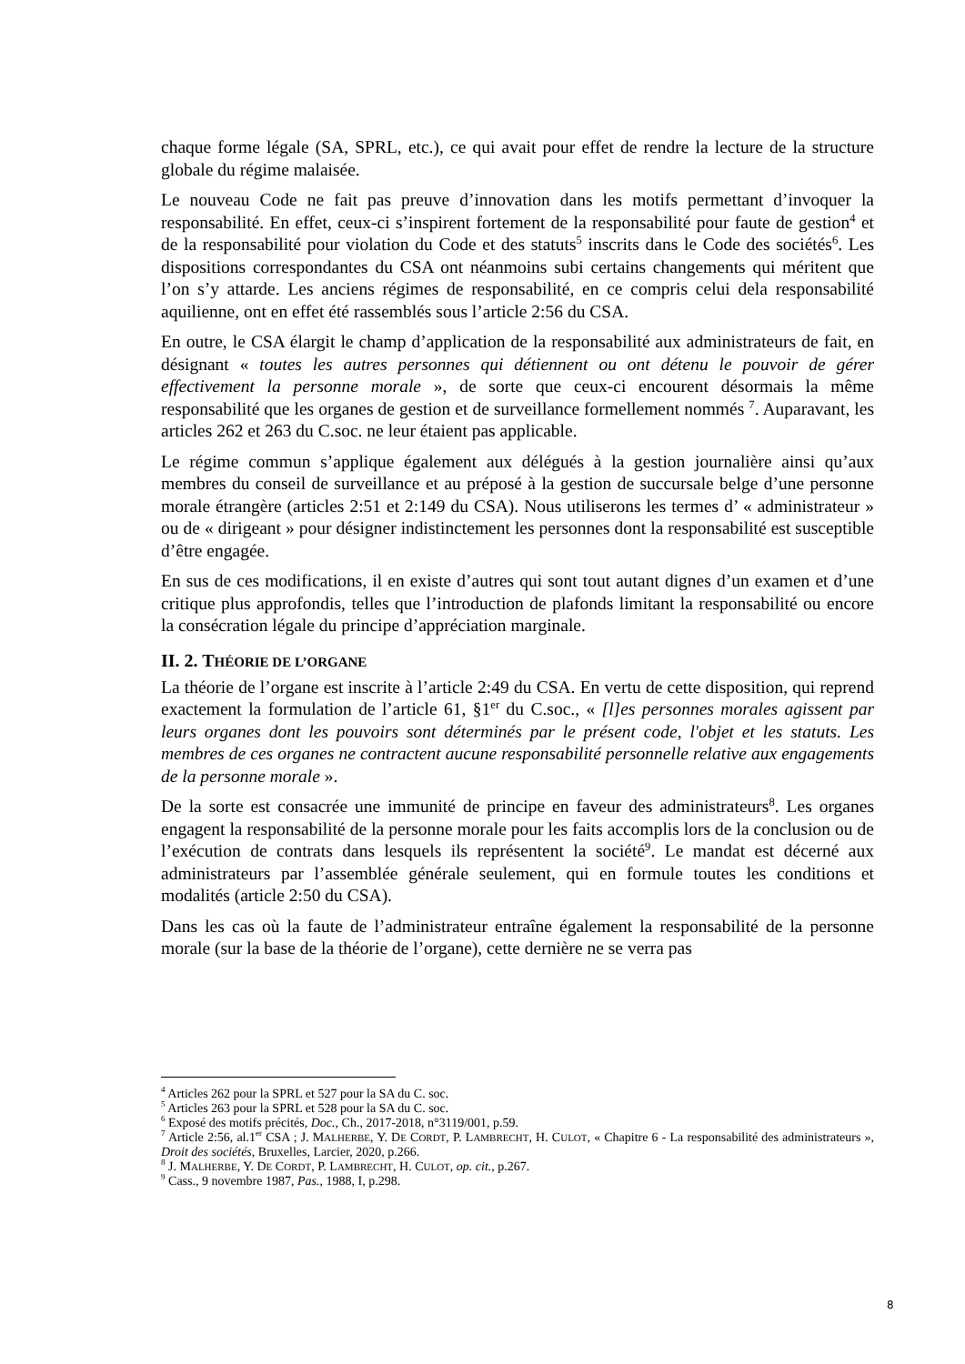chaque forme légale (SA, SPRL, etc.), ce qui avait pour effet de rendre la lecture de la structure globale du régime malaisée.
Le nouveau Code ne fait pas preuve d’innovation dans les motifs permettant d’invoquer la responsabilité. En effet, ceux-ci s’inspirent fortement de la responsabilité pour faute de gestion<sup>4</sup> et de la responsabilité pour violation du Code et des statuts<sup>5</sup> inscrits dans le Code des sociétés<sup>6</sup>. Les dispositions correspondantes du CSA ont néanmoins subi certains changements qui méritent que l’on s’y attarde. Les anciens régimes de responsabilité, en ce compris celui dela responsabilité aquilienne, ont en effet été rassemblés sous l’article 2:56 du CSA.
En outre, le CSA élargit le champ d’application de la responsabilité aux administrateurs de fait, en désignant « toutes les autres personnes qui détiennent ou ont détenu le pouvoir de gérer effectivement la personne morale », de sorte que ceux-ci encourent désormais la même responsabilité que les organes de gestion et de surveillance formellement nommés <sup>7</sup>. Auparavant, les articles 262 et 263 du C.soc. ne leur étaient pas applicable.
Le régime commun s’applique également aux délégués à la gestion journalière ainsi qu’aux membres du conseil de surveillance et au préposé à la gestion de succursale belge d’une personne morale étrangère (articles 2:51 et 2:149 du CSA). Nous utiliserons les termes d’ « administrateur » ou de « dirigeant » pour désigner indistinctement les personnes dont la responsabilité est susceptible d’être engagée.
En sus de ces modifications, il en existe d’autres qui sont tout autant dignes d’un examen et d’une critique plus approfondis, telles que l’introduction de plafonds limitant la responsabilité ou encore la consécration légale du principe d’appréciation marginale.
II. 2. THÉORIE DE L’ORGANE
La théorie de l’organe est inscrite à l’article 2:49 du CSA. En vertu de cette disposition, qui reprend exactement la formulation de l’article 61, §1<sup>er</sup> du C.soc., « [l]es personnes morales agissent par leurs organes dont les pouvoirs sont déterminés par le présent code, l'objet et les statuts. Les membres de ces organes ne contractent aucune responsabilité personnelle relative aux engagements de la personne morale ».
De la sorte est consacrée une immunité de principe en faveur des administrateurs<sup>8</sup>. Les organes engagent la responsabilité de la personne morale pour les faits accomplis lors de la conclusion ou de l’exécution de contrats dans lesquels ils représentent la société<sup>9</sup>. Le mandat est décerné aux administrateurs par l’assemblée générale seulement, qui en formule toutes les conditions et modalités (article 2:50 du CSA).
Dans les cas où la faute de l’administrateur entraîne également la responsabilité de la personne morale (sur la base de la théorie de l’organe), cette dernière ne se verra pas
<sup>4</sup> Articles 262 pour la SPRL et 527 pour la SA du C. soc.
<sup>5</sup> Articles 263 pour la SPRL et 528 pour la SA du C. soc.
<sup>6</sup> Exposé des motifs précités, Doc., Ch., 2017-2018, n°3119/001, p.59.
<sup>7</sup> Article 2:56, al.1<sup>er</sup> CSA ; J. MALHERBE, Y. DE CORDT, P. LAMBRECHT, H. CULOT, « Chapitre 6 - La responsabilité des administrateurs », Droit des sociétés, Bruxelles, Larcier, 2020, p.266.
<sup>8</sup> J. MALHERBE, Y. DE CORDT, P. LAMBRECHT, H. CULOT, op. cit., p.267.
<sup>9</sup> Cass., 9 novembre 1987, Pas., 1988, I, p.298.
8